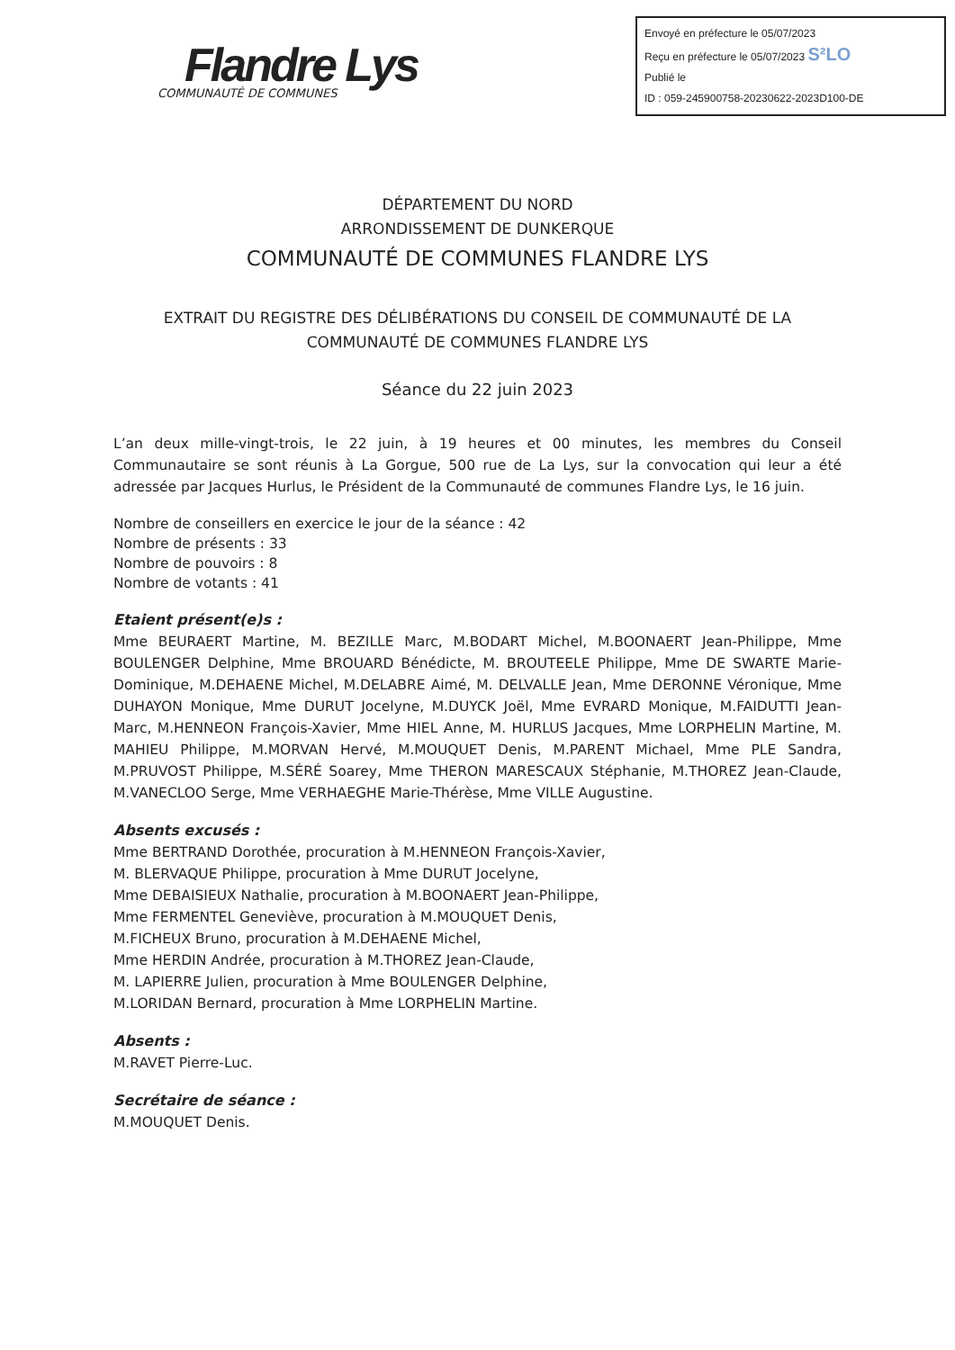Flandre Lys
COMMUNAUTÉ DE COMMUNES
Envoyé en préfecture le 05/07/2023
Reçu en préfecture le 05/07/2023 S²LO
Publié le
ID : 059-245900758-20230622-2023D100-DE
DÉPARTEMENT DU NORD
ARRONDISSEMENT DE DUNKERQUE
COMMUNAUTÉ DE COMMUNES FLANDRE LYS
EXTRAIT DU REGISTRE DES DÉLIBÉRATIONS DU CONSEIL DE COMMUNAUTÉ DE LA
COMMUNAUTÉ DE COMMUNES FLANDRE LYS
Séance du 22 juin 2023
L’an deux mille-vingt-trois, le 22 juin, à 19 heures et 00 minutes, les membres du Conseil Communautaire se sont réunis à La Gorgue, 500 rue de La Lys, sur la convocation qui leur a été adressée par Jacques Hurlus, le Président de la Communauté de communes Flandre Lys, le 16 juin.
Nombre de conseillers en exercice le jour de la séance : 42
Nombre de présents : 33
Nombre de pouvoirs : 8
Nombre de votants : 41
Etaient présent(e)s :
Mme BEURAERT Martine, M. BEZILLE Marc, M.BODART Michel, M.BOONAERT Jean-Philippe, Mme BOULENGER Delphine, Mme BROUARD Bénédicte, M. BROUTEELE Philippe, Mme DE SWARTE Marie-Dominique, M.DEHAENE Michel, M.DELABRE Aimé, M. DELVALLE Jean, Mme DERONNE Véronique, Mme DUHAYON Monique, Mme DURUT Jocelyne, M.DUYCK Joël, Mme EVRARD Monique, M.FAIDUTTI Jean-Marc, M.HENNEON François-Xavier, Mme HIEL Anne, M. HURLUS Jacques, Mme LORPHELIN Martine, M. MAHIEU Philippe, M.MORVAN Hervé, M.MOUQUET Denis, M.PARENT Michael, Mme PLE Sandra, M.PRUVOST Philippe, M.SÉRÉ Soarey, Mme THERON MARESCAUX Stéphanie, M.THOREZ Jean-Claude, M.VANECLOO Serge, Mme VERHAEGHE Marie-Thérèse, Mme VILLE Augustine.
Absents excusés :
Mme BERTRAND Dorothée, procuration à M.HENNEON François-Xavier,
M. BLERVAQUE Philippe, procuration à Mme DURUT Jocelyne,
Mme DEBAISIEUX Nathalie, procuration à M.BOONAERT Jean-Philippe,
Mme FERMENTEL Geneviève, procuration à M.MOUQUET Denis,
M.FICHEUX Bruno, procuration à M.DEHAENE Michel,
Mme HERDIN Andrée, procuration à M.THOREZ Jean-Claude,
M. LAPIERRE Julien, procuration à Mme BOULENGER Delphine,
M.LORIDAN Bernard, procuration à Mme LORPHELIN Martine.
Absents :
M.RAVET Pierre-Luc.
Secrétaire de séance :
M.MOUQUET Denis.